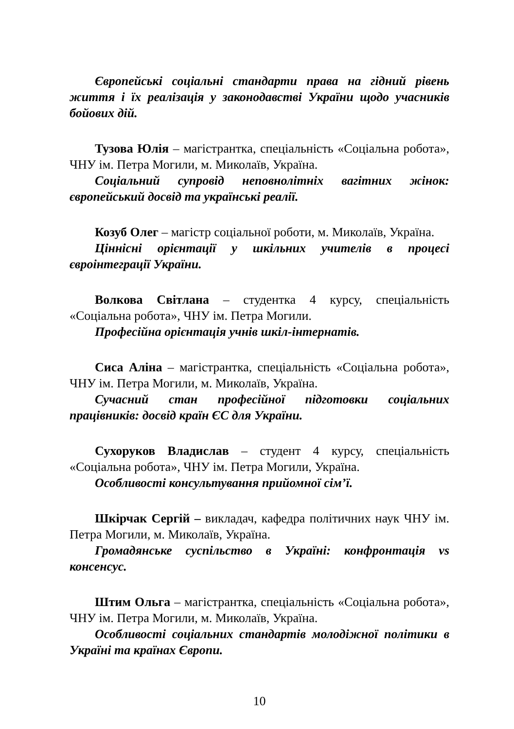Європейські соціальні стандарти права на гідний рівень життя і їх реалізація у законодавстві України щодо учасників бойових дій.
Тузова Юлія – магістрантка, спеціальність «Соціальна робота», ЧНУ ім. Петра Могили, м. Миколаїв, Україна.
Соціальний супровід неповнолітніх вагітних жінок: європейський досвід та українські реалії.
Козуб Олег – магістр соціальної роботи, м. Миколаїв, Україна.
Ціннісні орієнтації у шкільних учителів в процесі євроінтеграції України.
Волкова Світлана – студентка 4 курсу, спеціальність «Соціальна робота», ЧНУ ім. Петра Могили.
Професійна орієнтація учнів шкіл-інтернатів.
Сиса Аліна – магістрантка, спеціальність «Соціальна робота», ЧНУ ім. Петра Могили, м. Миколаїв, Україна.
Сучасний стан професійної підготовки соціальних працівників: досвід країн ЄС для України.
Сухоруков Владислав – студент 4 курсу, спеціальність «Соціальна робота», ЧНУ ім. Петра Могили, Україна.
Особливості консультування прийомної сім’ї.
Шкірчак Сергій – викладач, кафедра політичних наук ЧНУ ім. Петра Могили, м. Миколаїв, Україна.
Громадянське суспільство в Україні: конфронтація vs консенсус.
Штим Ольга – магістрантка, спеціальність «Соціальна робота», ЧНУ ім. Петра Могили, м. Миколаїв, Україна.
Особливості соціальних стандартів молодіжної політики в Україні та країнах Європи.
10